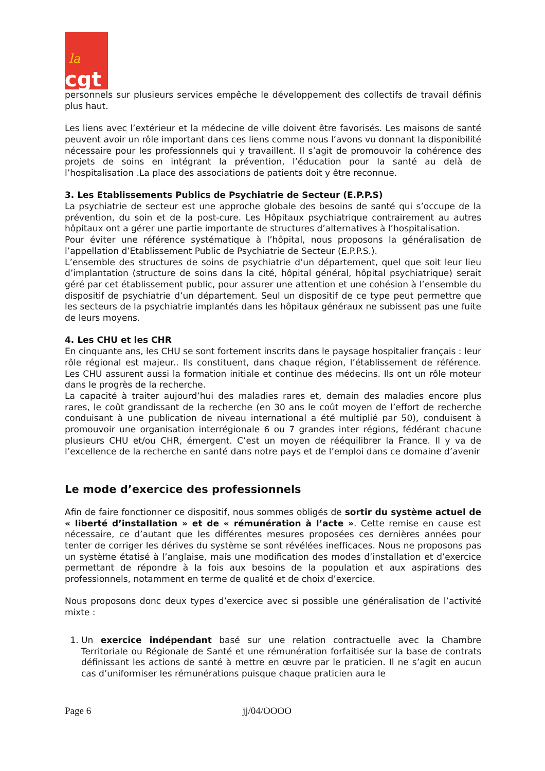la
cgt
personnels sur plusieurs services empêche le développement des collectifs de travail définis plus haut.
Les liens avec l’extérieur et la médecine de ville doivent être favorisés. Les maisons de santé peuvent avoir un rôle important dans ces liens comme nous l’avons vu donnant la disponibilité nécessaire pour les professionnels qui y travaillent. Il s’agit de promouvoir la cohérence des projets de soins en intégrant la prévention, l’éducation pour la santé au delà de l’hospitalisation .La place des associations de patients doit y être reconnue.
3. Les Etablissements Publics de Psychiatrie de Secteur (E.P.P.S)
La psychiatrie de secteur est une approche globale des besoins de santé qui s’occupe de la prévention, du soin et de la post-cure. Les Hôpitaux psychiatrique contrairement au autres hôpitaux ont a gérer une partie importante de structures d’alternatives à l’hospitalisation.
Pour éviter une référence systématique à l’hôpital, nous proposons la généralisation de l’appellation d’Etablissement Public de Psychiatrie de Secteur (E.P.P.S.).
L’ensemble des structures de soins de psychiatrie d’un département, quel que soit leur lieu d’implantation (structure de soins dans la cité, hôpital général, hôpital psychiatrique) serait géré par cet établissement public, pour assurer une attention et une cohésion à l’ensemble du dispositif de psychiatrie d’un département. Seul un dispositif de ce type peut permettre que les secteurs de la psychiatrie implantés dans les hôpitaux généraux ne subissent pas une fuite de leurs moyens.
4. Les CHU et les CHR
En cinquante ans, les CHU se sont fortement inscrits dans le paysage hospitalier français : leur rôle régional est majeur.. Ils constituent, dans chaque région, l’établissement de référence. Les CHU assurent aussi la formation initiale et continue des médecins. Ils ont un rôle moteur dans le progrès de la recherche.
La capacité à traiter aujourd’hui des maladies rares et, demain des maladies encore plus rares, le coût grandissant de la recherche (en 30 ans le coût moyen de l’effort de recherche conduisant à une publication de niveau international a été multiplié par 50), conduisent à promouvoir une organisation interrégionale 6 ou 7 grandes inter régions, fédérant chacune plusieurs CHU et/ou CHR, émergent. C’est un moyen de rééquilibrer la France. Il y va de l’excellence de la recherche en santé dans notre pays et de l’emploi dans ce domaine d’avenir
Le mode d’exercice des professionnels
Afin de faire fonctionner ce dispositif, nous sommes obligés de sortir du système actuel de « liberté d’installation » et de « rémunération à l’acte ». Cette remise en cause est nécessaire, ce d’autant que les différentes mesures proposées ces dernières années pour tenter de corriger les dérives du système se sont révélées inefficaces. Nous ne proposons pas un système étatisé à l’anglaise, mais une modification des modes d’installation et d’exercice permettant de répondre à la fois aux besoins de la population et aux aspirations des professionnels, notamment en terme de qualité et de choix d’exercice.
Nous proposons donc deux types d’exercice avec si possible une généralisation de l’activité mixte :
1. Un exercice indépendant basé sur une relation contractuelle avec la Chambre Territoriale ou Régionale de Santé et une rémunération forfaitisée sur la base de contrats définissant les actions de santé à mettre en œuvre par le praticien. Il ne s’agit en aucun cas d’uniformiser les rémunérations puisque chaque praticien aura le
Page 6 jj/04/OOOO